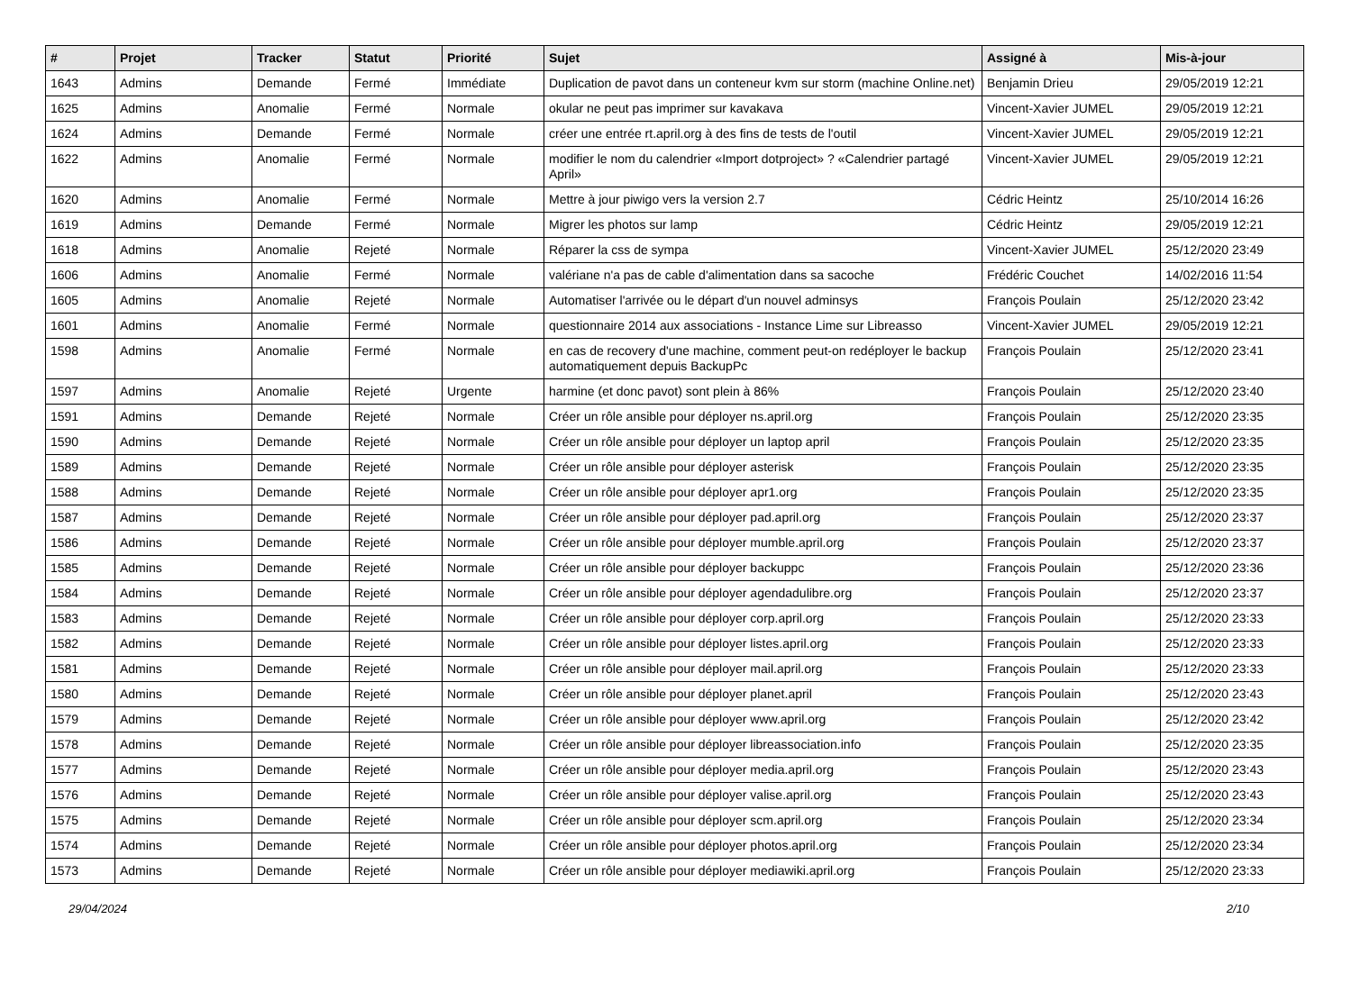| # | Projet | Tracker | Statut | Priorité | Sujet | Assigné à | Mis-à-jour |
| --- | --- | --- | --- | --- | --- | --- | --- |
| 1643 | Admins | Demande | Fermé | Immédiate | Duplication de pavot dans un conteneur kvm sur storm (machine Online.net) | Benjamin Drieu | 29/05/2019 12:21 |
| 1625 | Admins | Anomalie | Fermé | Normale | okular ne peut pas imprimer sur kavakava | Vincent-Xavier JUMEL | 29/05/2019 12:21 |
| 1624 | Admins | Demande | Fermé | Normale | créer une entrée rt.april.org à des fins de tests de l'outil | Vincent-Xavier JUMEL | 29/05/2019 12:21 |
| 1622 | Admins | Anomalie | Fermé | Normale | modifier le nom du calendrier «Import dotproject» ? «Calendrier partagé April» | Vincent-Xavier JUMEL | 29/05/2019 12:21 |
| 1620 | Admins | Anomalie | Fermé | Normale | Mettre à jour piwigo vers la version 2.7 | Cédric Heintz | 25/10/2014 16:26 |
| 1619 | Admins | Demande | Fermé | Normale | Migrer les photos sur lamp | Cédric Heintz | 29/05/2019 12:21 |
| 1618 | Admins | Anomalie | Rejeté | Normale | Réparer la css de sympa | Vincent-Xavier JUMEL | 25/12/2020 23:49 |
| 1606 | Admins | Anomalie | Fermé | Normale | valériane n'a pas de cable d'alimentation dans sa sacoche | Frédéric Couchet | 14/02/2016 11:54 |
| 1605 | Admins | Anomalie | Rejeté | Normale | Automatiser l'arrivée ou le départ d'un nouvel adminsys | François Poulain | 25/12/2020 23:42 |
| 1601 | Admins | Anomalie | Fermé | Normale | questionnaire 2014 aux associations - Instance Lime sur Libreasso | Vincent-Xavier JUMEL | 29/05/2019 12:21 |
| 1598 | Admins | Anomalie | Fermé | Normale | en cas de recovery d'une machine, comment peut-on redéployer le backup automatiquement depuis BackupPc | François Poulain | 25/12/2020 23:41 |
| 1597 | Admins | Anomalie | Rejeté | Urgente | harmine (et donc pavot) sont plein à 86% | François Poulain | 25/12/2020 23:40 |
| 1591 | Admins | Demande | Rejeté | Normale | Créer un rôle ansible pour déployer ns.april.org | François Poulain | 25/12/2020 23:35 |
| 1590 | Admins | Demande | Rejeté | Normale | Créer un rôle ansible pour déployer un laptop april | François Poulain | 25/12/2020 23:35 |
| 1589 | Admins | Demande | Rejeté | Normale | Créer un rôle ansible pour déployer asterisk | François Poulain | 25/12/2020 23:35 |
| 1588 | Admins | Demande | Rejeté | Normale | Créer un rôle ansible pour déployer apr1.org | François Poulain | 25/12/2020 23:35 |
| 1587 | Admins | Demande | Rejeté | Normale | Créer un rôle ansible pour déployer pad.april.org | François Poulain | 25/12/2020 23:37 |
| 1586 | Admins | Demande | Rejeté | Normale | Créer un rôle ansible pour déployer mumble.april.org | François Poulain | 25/12/2020 23:37 |
| 1585 | Admins | Demande | Rejeté | Normale | Créer un rôle ansible pour déployer backuppc | François Poulain | 25/12/2020 23:36 |
| 1584 | Admins | Demande | Rejeté | Normale | Créer un rôle ansible pour déployer agendadulibre.org | François Poulain | 25/12/2020 23:37 |
| 1583 | Admins | Demande | Rejeté | Normale | Créer un rôle ansible pour déployer corp.april.org | François Poulain | 25/12/2020 23:33 |
| 1582 | Admins | Demande | Rejeté | Normale | Créer un rôle ansible pour déployer listes.april.org | François Poulain | 25/12/2020 23:33 |
| 1581 | Admins | Demande | Rejeté | Normale | Créer un rôle ansible pour déployer mail.april.org | François Poulain | 25/12/2020 23:33 |
| 1580 | Admins | Demande | Rejeté | Normale | Créer un rôle ansible pour déployer planet.april | François Poulain | 25/12/2020 23:43 |
| 1579 | Admins | Demande | Rejeté | Normale | Créer un rôle ansible pour déployer www.april.org | François Poulain | 25/12/2020 23:42 |
| 1578 | Admins | Demande | Rejeté | Normale | Créer un rôle ansible pour déployer libreassociation.info | François Poulain | 25/12/2020 23:35 |
| 1577 | Admins | Demande | Rejeté | Normale | Créer un rôle ansible pour déployer media.april.org | François Poulain | 25/12/2020 23:43 |
| 1576 | Admins | Demande | Rejeté | Normale | Créer un rôle ansible pour déployer valise.april.org | François Poulain | 25/12/2020 23:43 |
| 1575 | Admins | Demande | Rejeté | Normale | Créer un rôle ansible pour déployer scm.april.org | François Poulain | 25/12/2020 23:34 |
| 1574 | Admins | Demande | Rejeté | Normale | Créer un rôle ansible pour déployer photos.april.org | François Poulain | 25/12/2020 23:34 |
| 1573 | Admins | Demande | Rejeté | Normale | Créer un rôle ansible pour déployer mediawiki.april.org | François Poulain | 25/12/2020 23:33 |
29/04/2024 2/10